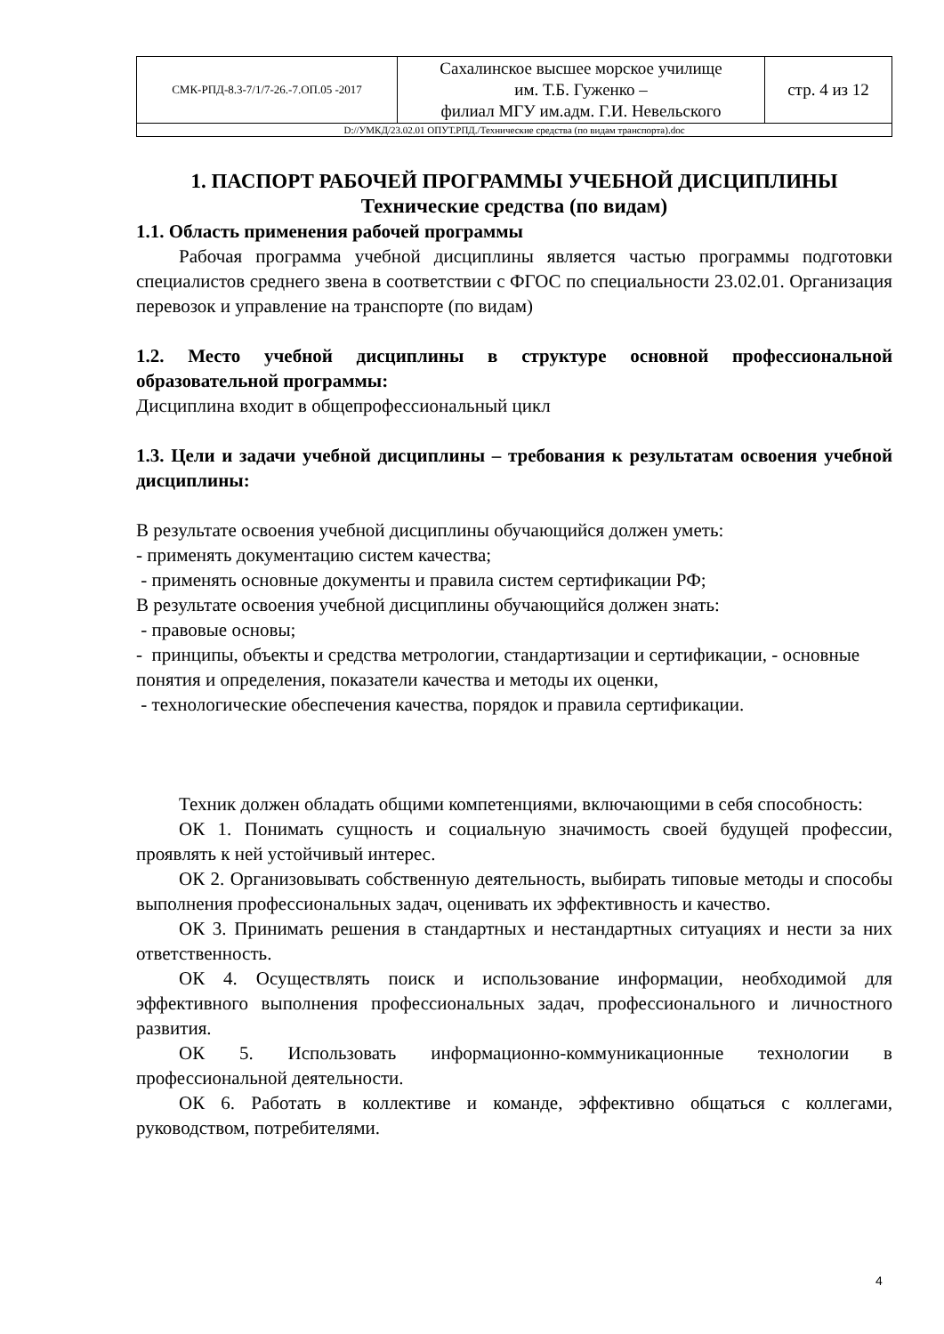| СМК-РПД-8.3-7/1/7-26.-7.ОП.05 -2017 | Сахалинское высшее морское училище им. Т.Б. Гуженко – филиал МГУ им.адм. Г.И. Невельского | стр. 4 из 12 |
| D://УМКД/23.02.01 ОПУТ.РПД./Технические средства (по видам транспорта).doc | | |
1. ПАСПОРТ РАБОЧЕЙ ПРОГРАММЫ УЧЕБНОЙ ДИСЦИПЛИНЫ
Технические средства (по видам)
1.1. Область применения рабочей программы
Рабочая программа учебной дисциплины является частью программы подготовки специалистов среднего звена в соответствии с ФГОС по специальности 23.02.01. Организация перевозок и управление на транспорте (по видам)
1.2. Место учебной дисциплины в структуре основной профессиональной образовательной программы:
Дисциплина входит в общепрофессиональный цикл
1.3. Цели и задачи учебной дисциплины – требования к результатам освоения учебной дисциплины:
В результате освоения учебной дисциплины обучающийся должен уметь:
- применять документацию систем качества;
- применять основные документы и правила систем сертификации РФ;
В результате освоения учебной дисциплины обучающийся должен знать:
- правовые основы;
- принципы, объекты и средства метрологии, стандартизации и сертификации, - основные понятия и определения, показатели качества и методы их оценки,
- технологические обеспечения качества, порядок и правила сертификации.
Техник должен обладать общими компетенциями, включающими в себя способность:
ОК 1. Понимать сущность и социальную значимость своей будущей профессии, проявлять к ней устойчивый интерес.
ОК 2. Организовывать собственную деятельность, выбирать типовые методы и способы выполнения профессиональных задач, оценивать их эффективность и качество.
ОК 3. Принимать решения в стандартных и нестандартных ситуациях и нести за них ответственность.
ОК 4. Осуществлять поиск и использование информации, необходимой для эффективного выполнения профессиональных задач, профессионального и личностного развития.
ОК 5. Использовать информационно-коммуникационные технологии в профессиональной деятельности.
ОК 6. Работать в коллективе и команде, эффективно общаться с коллегами, руководством, потребителями.
4